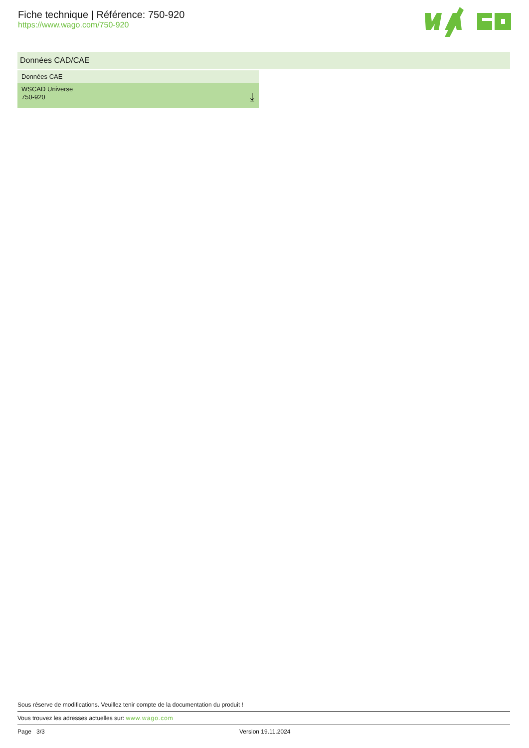Fiche technique | Référence: 750-920
https://www.wago.com/750-920
Données CAD/CAE
| Données CAE |
| --- |
| WSCAD Universe 750-920 ⤓ |
Sous réserve de modifications. Veuillez tenir compte de la documentation du produit !
Vous trouvez les adresses actuelles sur: www.wago.com
Page 3/3 Version 19.11.2024